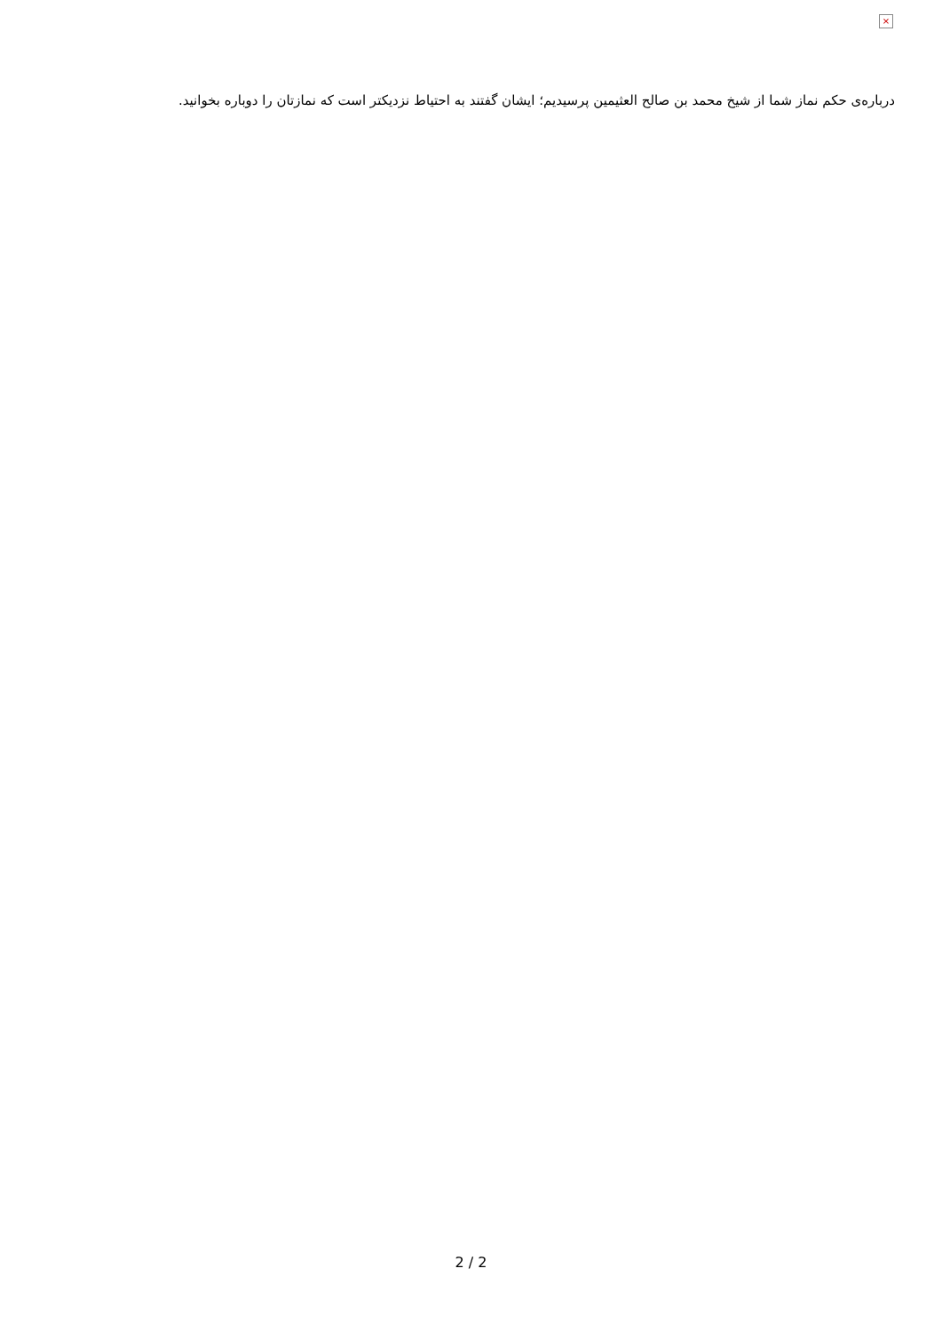×
درباره‌ی حکم نماز شما از شیخ محمد بن صالح العثیمین پرسیدیم؛ ایشان گفتند به احتیاط نزدیکتر است که نمازتان را دوباره بخوانید.
2 / 2